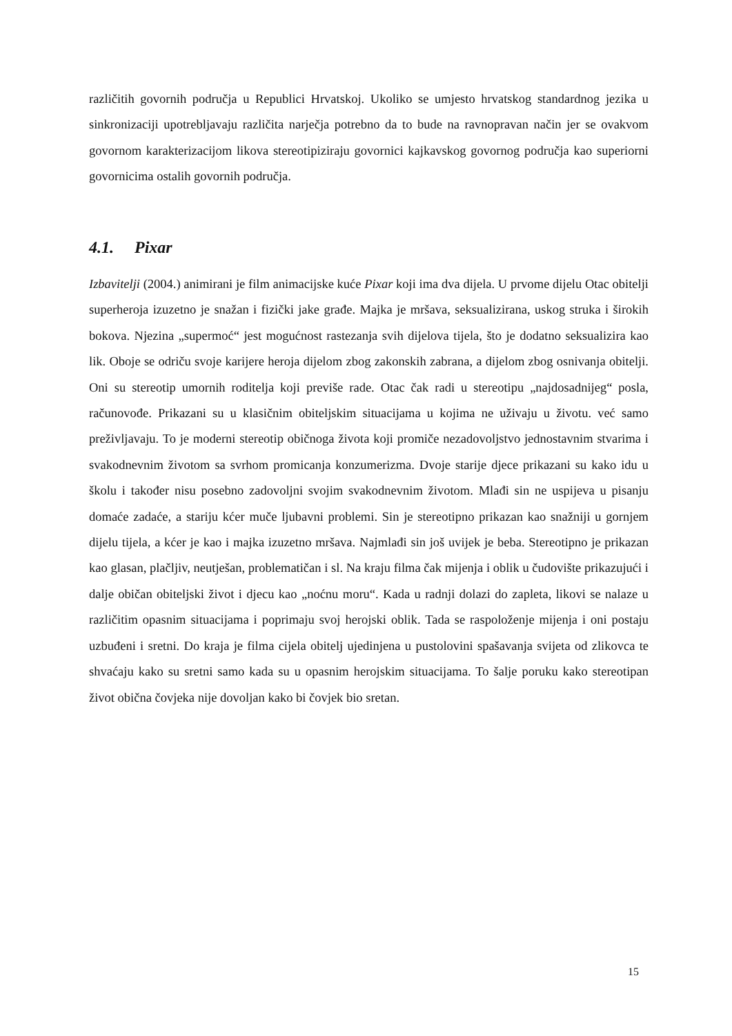različitih govornih područja u Republici Hrvatskoj. Ukoliko se umjesto hrvatskog standardnog jezika u sinkronizaciji upotrebljavaju različita narječja potrebno da to bude na ravnopravan način jer se ovakvom govornom karakterizacijom likova stereotipiziraju govornici kajkavskog govornog područja kao superiorni govornicima ostalih govornih područja.
4.1. Pixar
Izbavitelji (2004.) animirani je film animacijske kuće Pixar koji ima dva dijela. U prvome dijelu Otac obitelji superheroja izuzetno je snažan i fizički jake građe. Majka je mršava, seksualizirana, uskog struka i širokih bokova. Njezina „supermoć“ jest mogućnost rastezanja svih dijelova tijela, što je dodatno seksualizira kao lik. Oboje se odriču svoje karijere heroja dijelom zbog zakonskih zabrana, a dijelom zbog osnivanja obitelji. Oni su stereotip umornih roditelja koji previše rade. Otac čak radi u stereotipu „najdosadnijeg“ posla, računovođe. Prikazani su u klasičnim obiteljskim situacijama u kojima ne uživaju u životu. već samo preživljavaju. To je moderni stereotip običnoga života koji promiče nezadovoljstvo jednostavnim stvarima i svakodnevnim životom sa svrhom promicanja konzumerizma. Dvoje starije djece prikazani su kako idu u školu i također nisu posebno zadovoljni svojim svakodnevnim životom. Mlađi sin ne uspijeva u pisanju domaće zadaće, a stariju kćer muče ljubavni problemi. Sin je stereotipno prikazan kao snažniji u gornjem dijelu tijela, a kćer je kao i majka izuzetno mršava. Najmlađi sin još uvijek je beba. Stereotipno je prikazan kao glasan, plačljiv, neutješan, problematičan i sl. Na kraju filma čak mijenja i oblik u čudovište prikazujući i dalje običan obiteljski život i djecu kao „noćnu moru“. Kada u radnji dolazi do zapleta, likovi se nalaze u različitim opasnim situacijama i poprimaju svoj herojski oblik. Tada se raspoloženje mijenja i oni postaju uzbuđeni i sretni. Do kraja je filma cijela obitelj ujedinjena u pustolovini spašavanja svijeta od zlikovca te shvaćaju kako su sretni samo kada su u opasnim herojskim situacijama. To šalje poruku kako stereotipan život običnа čovjeka nije dovoljan kako bi čovjek bio sretan.
15